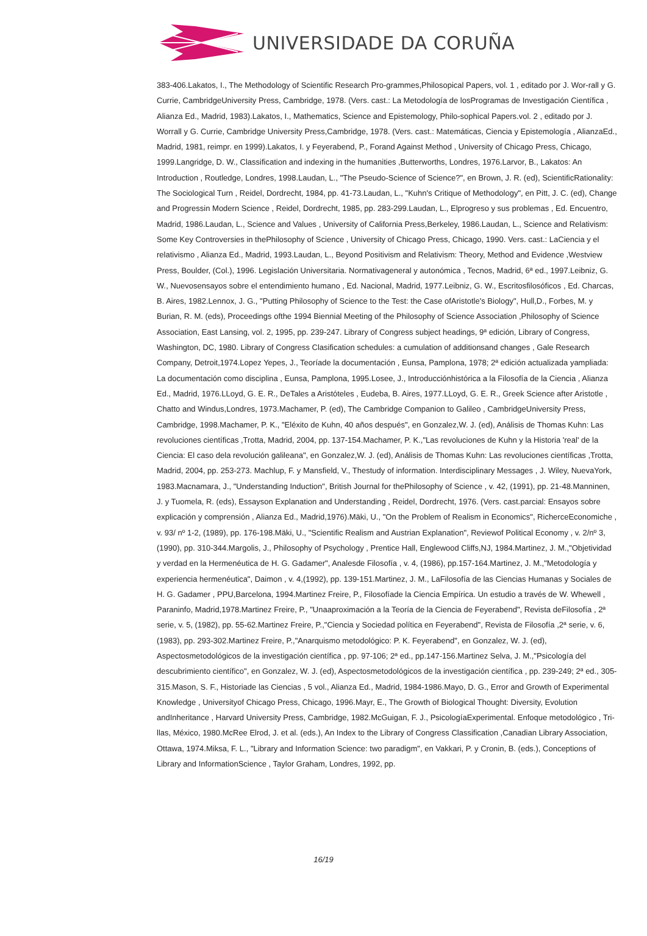UNIVERSIDADE DA CORUÑA
383-406.Lakatos, I., The Methodology of Scientific Research Pro-grammes,Philosopical Papers, vol. 1 , editado por J. Wor-rall y G. Currie, CambridgeUniversity Press, Cambridge, 1978. (Vers. cast.: La Metodología de losProgramas de Investigación Científica , Alianza Ed., Madrid, 1983).Lakatos, I., Mathematics, Science and Epistemology, Philo-sophical Papers.vol. 2 , editado por J. Worrall y G. Currie, Cambridge University Press,Cambridge, 1978. (Vers. cast.: Matemáticas, Ciencia y Epistemología , AlianzaEd., Madrid, 1981, reimpr. en 1999).Lakatos, I. y Feyerabend, P., Forand Against Method , University of Chicago Press, Chicago, 1999.Langridge, D. W., Classification and indexing in the humanities ,Butterworths, Londres, 1976.Larvor, B., Lakatos: An Introduction , Routledge, Londres, 1998.Laudan, L., "The Pseudo-Science of Science?", en Brown, J. R. (ed), ScientificRationality: The Sociological Turn , Reidel, Dordrecht, 1984, pp. 41-73.Laudan, L., "Kuhn's Critique of Methodology", en Pitt, J. C. (ed), Change and Progressin Modern Science , Reidel, Dordrecht, 1985, pp. 283-299.Laudan, L., Elprogreso y sus problemas , Ed. Encuentro, Madrid, 1986.Laudan, L., Science and Values , University of California Press,Berkeley, 1986.Laudan, L., Science and Relativism: Some Key Controversies in thePhilosophy of Science , University of Chicago Press, Chicago, 1990. Vers. cast.: LaCiencia y el relativismo , Alianza Ed., Madrid, 1993.Laudan, L., Beyond Positivism and Relativism: Theory, Method and Evidence ,Westview Press, Boulder, (Col.), 1996. Legislación Universitaria. Normativageneral y autonómica , Tecnos, Madrid, 6ª ed., 1997.Leibniz, G. W., Nuevosensayos sobre el entendimiento humano , Ed. Nacional, Madrid, 1977.Leibniz, G. W., Escritosfilosóficos , Ed. Charcas, B. Aires, 1982.Lennox, J. G., "Putting Philosophy of Science to the Test: the Case ofAristotle's Biology", Hull,D., Forbes, M. y Burian, R. M. (eds), Proceedings ofthe 1994 Biennial Meeting of the Philosophy of Science Association ,Philosophy of Science Association, East Lansing, vol. 2, 1995, pp. 239-247. Library of Congress subject headings, 9ª edición, Library of Congress, Washington, DC, 1980. Library of Congress Clasification schedules: a cumulation of additionsand changes , Gale Research Company, Detroit,1974.Lopez Yepes, J., Teoríade la documentación , Eunsa, Pamplona, 1978; 2ª edición actualizada yampliada: La documentación como disciplina , Eunsa, Pamplona, 1995.Losee, J., Introducciónhistórica a la Filosofía de la Ciencia , Alianza Ed., Madrid, 1976.LLoyd, G. E. R., DeTales a Aristóteles , Eudeba, B. Aires, 1977.LLoyd, G. E. R., Greek Science after Aristotle , Chatto and Windus,Londres, 1973.Machamer, P. (ed), The Cambridge Companion to Galileo , CambridgeUniversity Press, Cambridge, 1998.Machamer, P. K., "Eléxito de Kuhn, 40 años después", en Gonzalez,W. J. (ed), Análisis de Thomas Kuhn: Las revoluciones científicas ,Trotta, Madrid, 2004, pp. 137-154.Machamer, P. K.,"Las revoluciones de Kuhn y la Historia 'real' de la Ciencia: El caso dela revolución galileana", en Gonzalez,W. J. (ed), Análisis de Thomas Kuhn: Las revoluciones científicas ,Trotta, Madrid, 2004, pp. 253-273. Machlup, F. y Mansfield, V., Thestudy of information. Interdisciplinary Messages , J. Wiley, NuevaYork, 1983.Macnamara, J., "Understanding Induction", British Journal for thePhilosophy of Science , v. 42, (1991), pp. 21-48.Manninen, J. y Tuomela, R. (eds), Essayson Explanation and Understanding , Reidel, Dordrecht, 1976. (Vers. cast.parcial: Ensayos sobre explicación y comprensión , Alianza Ed., Madrid,1976).Mäki, U., "On the Problem of Realism in Economics", RicherceEconomiche , v. 93/ nº 1-2, (1989), pp. 176-198.Mäki, U., "Scientific Realism and Austrian Explanation", Reviewof Political Economy , v. 2/nº 3, (1990), pp. 310-344.Margolis, J., Philosophy of Psychology , Prentice Hall, Englewood Cliffs,NJ, 1984.Martinez, J. M.,"Objetividad y verdad en la Hermenéutica de H. G. Gadamer", Analesde Filosofía , v. 4, (1986), pp.157-164.Martinez, J. M.,"Metodología y experiencia hermenéutica", Daimon , v. 4,(1992), pp. 139-151.Martinez, J. M., LaFilosofía de las Ciencias Humanas y Sociales de H. G. Gadamer , PPU,Barcelona, 1994.Martinez Freire, P., Filosofíade la Ciencia Empírica. Un estudio a través de W. Whewell , Paraninfo, Madrid,1978.Martinez Freire, P., "Unaaproximación a la Teoría de la Ciencia de Feyerabend", Revista deFilosofía , 2ª serie, v. 5, (1982), pp. 55-62.Martinez Freire, P.,"Ciencia y Sociedad política en Feyerabend", Revista de Filosofía ,2ª serie, v. 6, (1983), pp. 293-302.Martinez Freire, P.,"Anarquismo metodológico: P. K. Feyerabend", en Gonzalez, W. J. (ed), Aspectosmetodológicos de la investigación científica , pp. 97-106; 2ª ed., pp.147-156.Martinez Selva, J. M.,"Psicología del descubrimiento científico", en Gonzalez, W. J. (ed), Aspectosmetodológicos de la investigación científica , pp. 239-249; 2ª ed., 305-315.Mason, S. F., Historiade las Ciencias , 5 vol., Alianza Ed., Madrid, 1984-1986.Mayo, D. G., Error and Growth of Experimental Knowledge , Universityof Chicago Press, Chicago, 1996.Mayr, E., The Growth of Biological Thought: Diversity, Evolution andInheritance , Harvard University Press, Cambridge, 1982.McGuigan, F. J., PsicologíaExperimental. Enfoque metodológico , Tri-llas, México, 1980.McRee Elrod, J. et al. (eds.), An Index to the Library of Congress Classification ,Canadian Library Association, Ottawa, 1974.Miksa, F. L., "Library and Information Science: two paradigm", en Vakkari, P. y Cronin, B. (eds.), Conceptions of Library and InformationScience , Taylor Graham, Londres, 1992, pp.
16/19